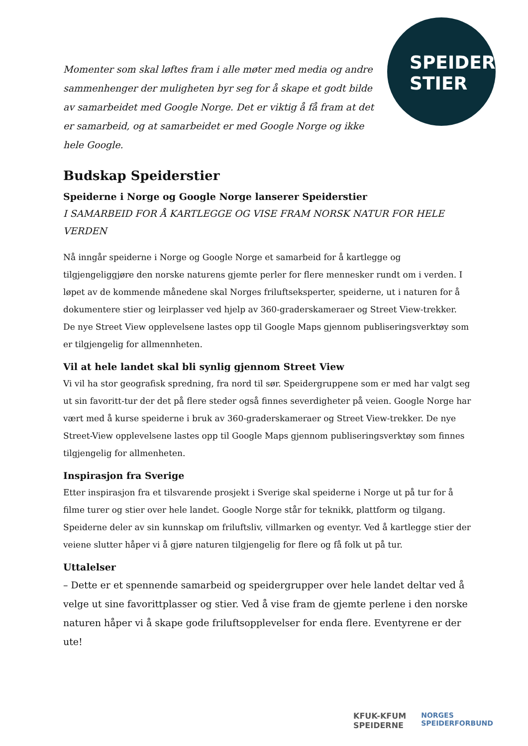SPEIDER
STIER
Momenter som skal løftes fram i alle møter med media og andre sammenhenger der muligheten byr seg for å skape et godt bilde av samarbeidet med Google Norge. Det er viktig å få fram at det er samarbeid, og at samarbeidet er med Google Norge og ikke hele Google.
Budskap Speiderstier
Speiderne i Norge og Google Norge lanserer Speiderstier
I SAMARBEID FOR Å KARTLEGGE OG VISE FRAM NORSK NATUR FOR HELE VERDEN
Nå inngår speiderne i Norge og Google Norge et samarbeid for å kartlegge og tilgjengeliggjøre den norske naturens gjemte perler for flere mennesker rundt om i verden. I løpet av de kommende månedene skal Norges friluftseksperter, speiderne, ut i naturen for å dokumentere stier og leirplasser ved hjelp av 360-graderskameraer og Street View-trekker. De nye Street View opplevelsene lastes opp til Google Maps gjennom publiseringsverktøy som er tilgjengelig for allmennheten.
Vil at hele landet skal bli synlig gjennom Street View
Vi vil ha stor geografisk spredning, fra nord til sør. Speidergruppene som er med har valgt seg ut sin favoritt-tur der det på flere steder også finnes severdigheter på veien. Google Norge har vært med å kurse speiderne i bruk av 360-graderskameraer og Street View-trekker. De nye Street-View opplevelsene lastes opp til Google Maps gjennom publiseringsverktøy som finnes tilgjengelig for allmenheten.
Inspirasjon fra Sverige
Etter inspirasjon fra et tilsvarende prosjekt i Sverige skal speiderne i Norge ut på tur for å filme turer og stier over hele landet. Google Norge står for teknikk, plattform og tilgang. Speiderne deler av sin kunnskap om friluftsliv, villmarken og eventyr. Ved å kartlegge stier der veiene slutter håper vi å gjøre naturen tilgjengelig for flere og få folk ut på tur.
Uttalelser
– Dette er et spennende samarbeid og speidergrupper over hele landet deltar ved å velge ut sine favorittplasser og stier. Ved å vise fram de gjemte perlene i den norske naturen håper vi å skape gode friluftsopplevelser for enda flere. Eventyrene er der ute!
KFUK-KFUM
SPEIDERNE
NORGES
SPEIDERFORBUND